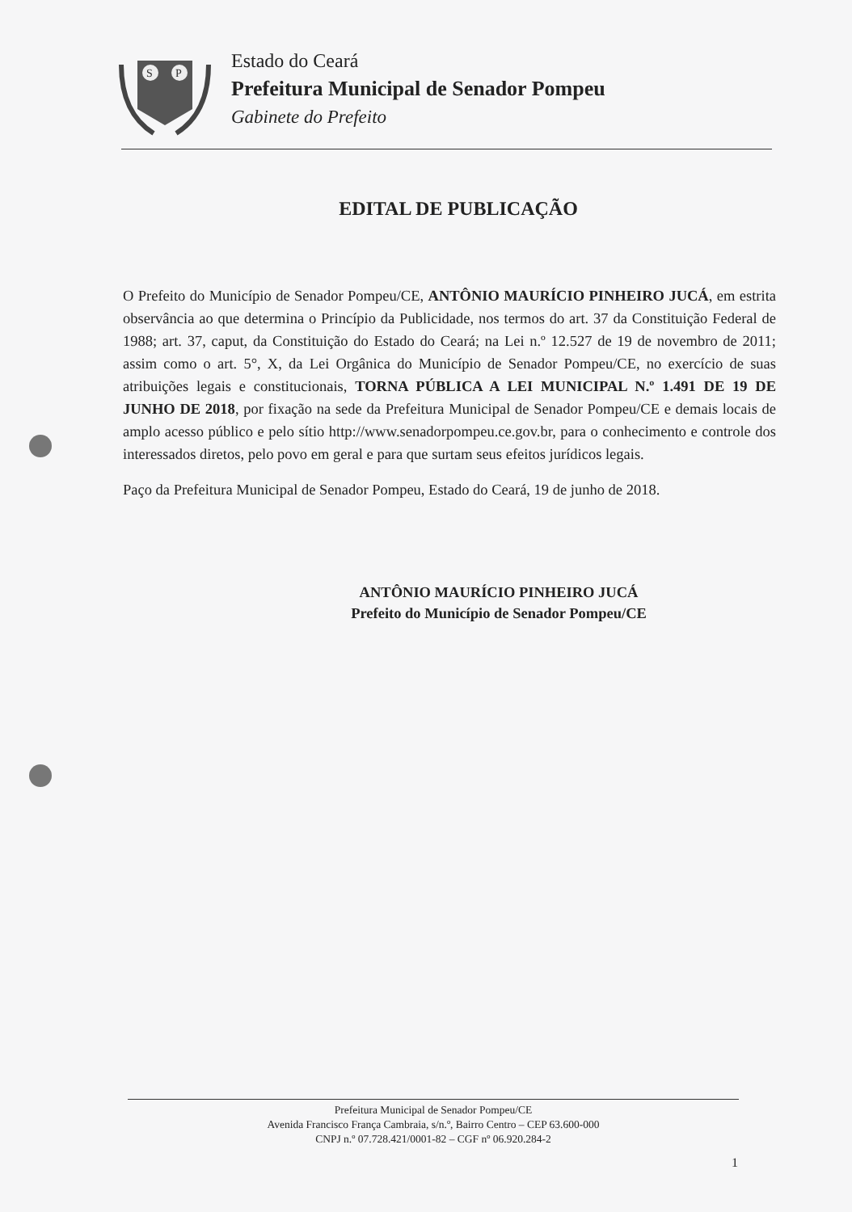S
P
Estado do Ceará
Prefeitura Municipal de Senador Pompeu
Gabinete do Prefeito
EDITAL DE PUBLICAÇÃO
O Prefeito do Município de Senador Pompeu/CE, ANTÔNIO MAURÍCIO PINHEIRO JUCÁ, em estrita observância ao que determina o Princípio da Publicidade, nos termos do art. 37 da Constituição Federal de 1988; art. 37, caput, da Constituição do Estado do Ceará; na Lei n.º 12.527 de 19 de novembro de 2011; assim como o art. 5°, X, da Lei Orgânica do Município de Senador Pompeu/CE, no exercício de suas atribuições legais e constitucionais, TORNA PÚBLICA A LEI MUNICIPAL N.º 1.491 DE 19 DE JUNHO DE 2018, por fixação na sede da Prefeitura Municipal de Senador Pompeu/CE e demais locais de amplo acesso público e pelo sítio http://www.senadorpompeu.ce.gov.br, para o conhecimento e controle dos interessados diretos, pelo povo em geral e para que surtam seus efeitos jurídicos legais.
Paço da Prefeitura Municipal de Senador Pompeu, Estado do Ceará, 19 de junho de 2018.
ANTÔNIO MAURÍCIO PINHEIRO JUCÁ
Prefeito do Município de Senador Pompeu/CE
Prefeitura Municipal de Senador Pompeu/CE
Avenida Francisco França Cambraia, s/n.º, Bairro Centro – CEP 63.600-000
CNPJ n.º 07.728.421/0001-82 – CGF nº 06.920.284-2
1